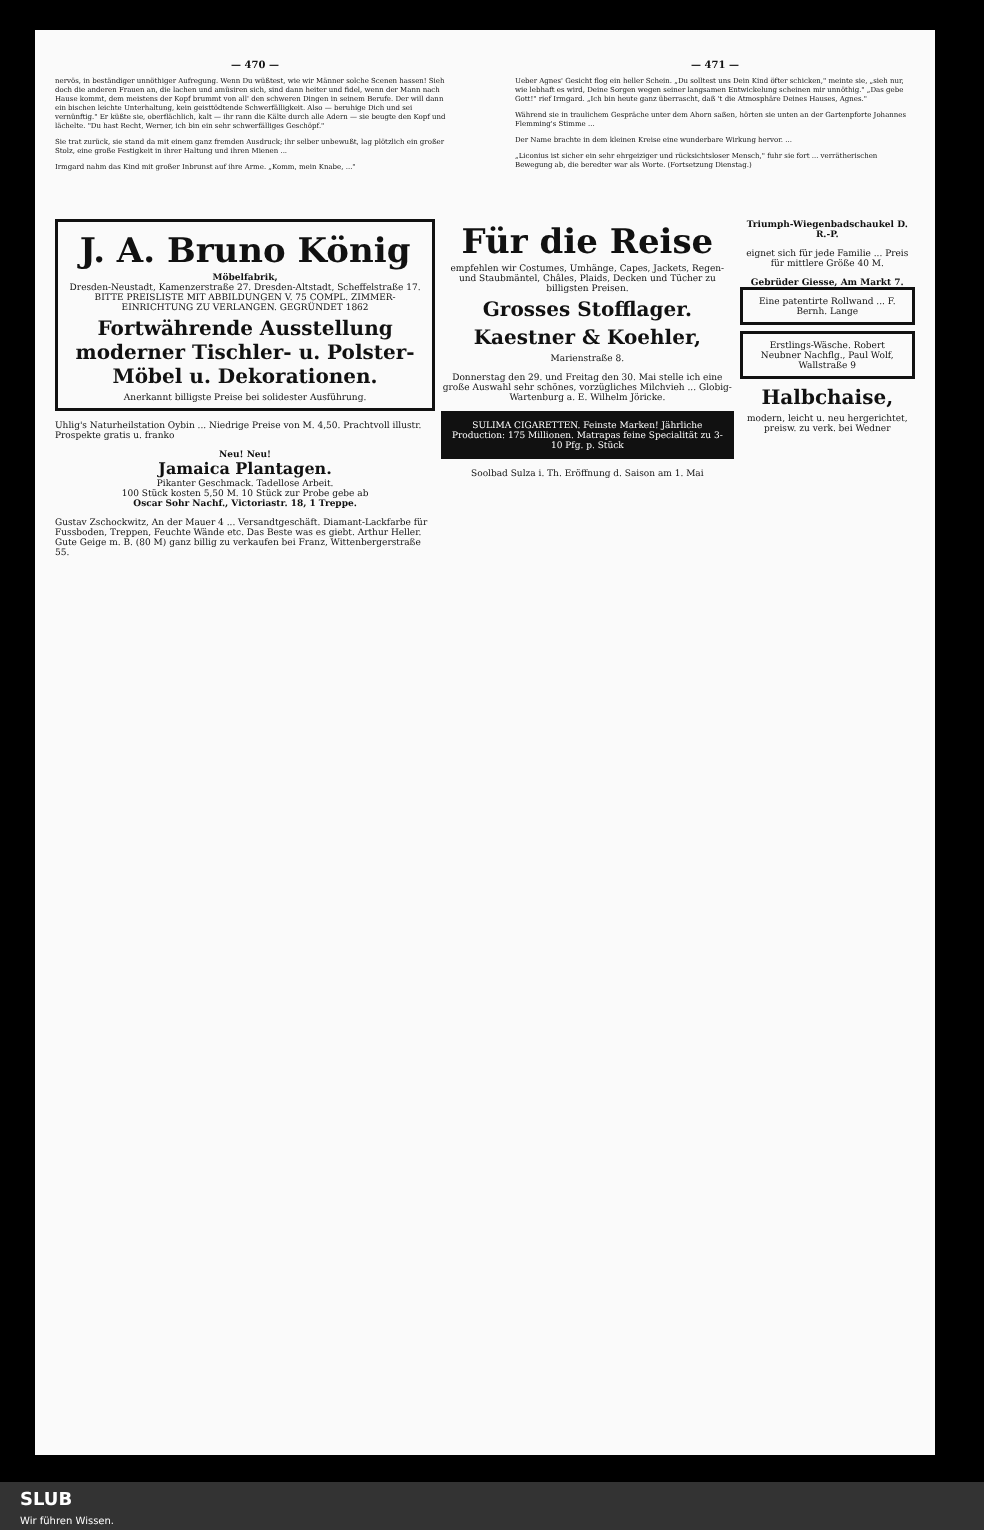— 470 —
nervös, in beständiger unnöthiger Aufregung. Wenn Du wüßtest, wie wir Männer solche Scenen hassen! Sieh doch die anderen Frauen an, die lachen und amüsiren sich, sind dann heiter und fidel, wenn der Mann nach Hause kommt, dem meistens der Kopf brummt von all' den schweren Dingen in seinem Berufe. Der will dann ein bischen leichte Unterhaltung, kein geisttödtende Schwerfälligkeit. Also — beruhige Dich und sei vernünftig." Er küßte sie, oberflächlich, kalt — ihr rann die Kälte durch alle Adern — sie beugte den Kopf und lächelte. "Du hast Recht, Werner, ich bin ein sehr schwerfälliges Geschöpf."
Sie trat zurück, sie stand da mit einem ganz fremden Ausdruck; ihr selber unbewußt, lag plötzlich ein großer Stolz, eine große Festigkeit in ihrer Haltung und ihren Mienen ...
Irmgard nahm das Kind mit großer Inbrunst auf ihre Arme. „Komm, mein Knabe, ..."
— 471 —
Ueber Agnes' Gesicht flog ein heller Schein. „Du solltest uns Dein Kind öfter schicken," meinte sie, „sieh nur, wie lebhaft es wird, Deine Sorgen wegen seiner langsamen Entwickelung scheinen mir unnöthig." „Das gebe Gott!" rief Irmgard. „Ich bin heute ganz überrascht, daß 't die Atmosphäre Deines Hauses, Agnes."
Während sie in traulichem Gespräche unter dem Ahorn saßen, hörten sie unten an der Gartenpforte Johannes Flemming's Stimme ...
Der Name brachte in dem kleinen Kreise eine wunderbare Wirkung hervor. ...
„Liconius ist sicher ein sehr ehrgeiziger und rücksichtsloser Mensch," fuhr sie fort ... verrätherischen Bewegung ab, die beredter war als Worte. (Fortsetzung Dienstag.)
J. A. Bruno König
Möbelfabrik,
Dresden-Neustadt, Kamenzerstraße 27. Dresden-Altstadt, Scheffelstraße 17.
BITTE PREISLISTE MIT ABBILDUNGEN V. 75 COMPL. ZIMMER-EINRICHTUNG ZU VERLANGEN. GEGRÜNDET 1862
Fortwährende Ausstellung moderner Tischler- u. Polster-Möbel u. Dekorationen.
Anerkannt billigste Preise bei solidester Ausführung.
Uhlig's Naturheilstation Oybin ... Niedrige Preise von M. 4,50. Prachtvoll illustr. Prospekte gratis u. franko
Neu! Neu!
Jamaica Plantagen.
Pikanter Geschmack. Tadellose Arbeit.
100 Stück kosten 5,50 M. 10 Stück zur Probe gebe ab
Oscar Sohr Nachf., Victoriastr. 18, 1 Treppe.
Gustav Zschockwitz, An der Mauer 4 ... Versandtgeschäft. Diamant-Lackfarbe für Fussboden, Treppen, Feuchte Wände etc. Das Beste was es giebt. Arthur Heller. Gute Geige m. B. (80 M) ganz billig zu verkaufen bei Franz, Wittenbergerstraße 55.
Für die Reise
empfehlen wir Costumes, Umhänge, Capes, Jackets, Regen- und Staubmäntel, Châles, Plaids, Decken und Tücher zu billigsten Preisen.
Grosses Stofflager.
Kaestner & Koehler,
Marienstraße 8.
Donnerstag den 29. und Freitag den 30. Mai stelle ich eine große Auswahl sehr schönes, vorzügliches Milchvieh ... Globig-Wartenburg a. E. Wilhelm Jöricke.
SULIMA CIGARETTEN. Feinste Marken! Jährliche Production: 175 Millionen. Matrapas feine Specialität zu 3-10 Pfg. p. Stück
Soolbad Sulza i. Th. Eröffnung d. Saison am 1. Mai
Triumph-Wiegenbadschaukel D. R.-P.
eignet sich für jede Familie ... Preis für mittlere Größe 40 M.
Gebrüder Giesse, Am Markt 7.
Eine patentirte Rollwand ... F. Bernh. Lange
Erstlings-Wäsche. Robert Neubner Nachflg., Paul Wolf, Wallstraße 9
Halbchaise,
modern, leicht u. neu hergerichtet, preisw. zu verk. bei Wedner
SLUB
Wir führen Wissen.